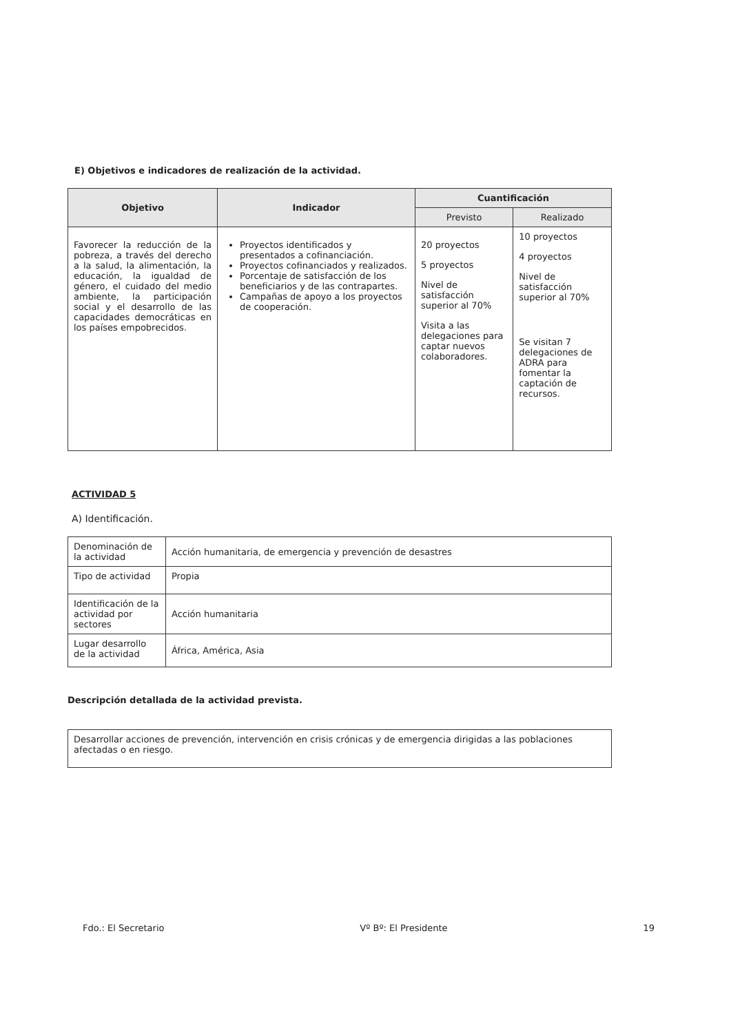E) Objetivos e indicadores de realización de la actividad.
| Objetivo | Indicador | Cuantificación | |
| --- | --- | --- | --- |
| | | Previsto | Realizado |
| Favorecer la reducción de la pobreza, a través del derecho a la salud, la alimentación, la educación, la igualdad de género, el cuidado del medio ambiente, la participación social y el desarrollo de las capacidades democráticas en los países empobrecidos. | Proyectos identificados y presentados a cofinanciación. Proyectos cofinanciados y realizados. Porcentaje de satisfacción de los beneficiarios y de las contrapartes. Campañas de apoyo a los proyectos de cooperación. | 20 proyectos 5 proyectos Nivel de satisfacción superior al 70% Visita a las delegaciones para captar nuevos colaboradores. | 10 proyectos 4 proyectos Nivel de satisfacción superior al 70% Se visitan 7 delegaciones de ADRA para fomentar la captación de recursos. |
ACTIVIDAD 5
A) Identificación.
| Denominación de la actividad | Acción humanitaria, de emergencia y prevención de desastres |
| Tipo de actividad | Propia |
| Identificación de la actividad por sectores | Acción humanitaria |
| Lugar desarrollo de la actividad | África, América, Asia |
Descripción detallada de la actividad prevista.
| Desarrollar acciones de prevención, intervención en crisis crónicas y de emergencia dirigidas a las poblaciones afectadas o en riesgo. |
Fdo.: El Secretario Vº Bº: El Presidente 19